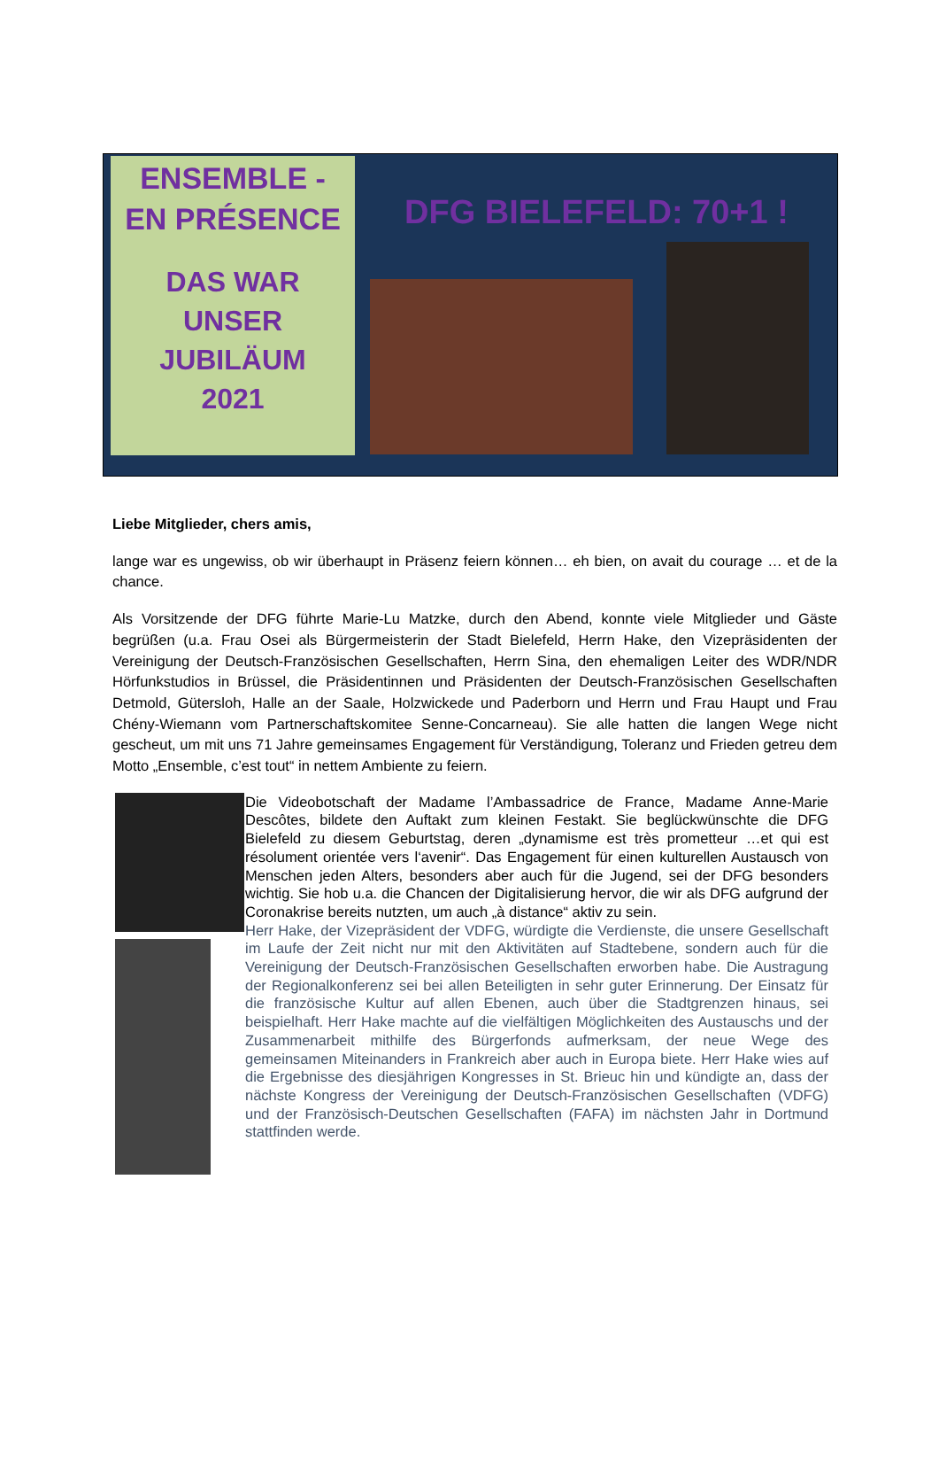ENSEMBLE -
EN PRÉSENCE
DAS WAR
UNSER
JUBILÄUM
2021
DFG BIELEFELD: 70+1 !
Liebe Mitglieder, chers amis,
lange war es ungewiss, ob wir überhaupt in Präsenz feiern können… eh bien, on avait du courage … et de la chance.
Als Vorsitzende der DFG führte Marie-Lu Matzke, durch den Abend, konnte viele Mitglieder und Gäste begrüßen (u.a. Frau Osei als Bürgermeisterin der Stadt Bielefeld, Herrn Hake, den Vizepräsidenten der Vereinigung der Deutsch-Französischen Gesellschaften, Herrn Sina, den ehemaligen Leiter des WDR/NDR Hörfunkstudios in Brüssel, die Präsidentinnen und Präsidenten der Deutsch-Französischen Gesellschaften Detmold, Gütersloh, Halle an der Saale, Holzwickede und Paderborn und Herrn und Frau Haupt und Frau Chény-Wiemann vom Partnerschaftskomitee Senne-Concarneau). Sie alle hatten die langen Wege nicht gescheut, um mit uns 71 Jahre gemeinsames Engagement für Verständigung, Toleranz und Frieden getreu dem Motto „Ensemble, c’est tout“ in nettem Ambiente zu feiern.
Die Videobotschaft der Madame l’Ambassadrice de France, Madame Anne-Marie Descôtes, bildete den Auftakt zum kleinen Festakt. Sie beglückwünschte die DFG Bielefeld zu diesem Geburtstag, deren „dynamisme est très prometteur …et qui est résolument orientée vers l‘avenir“. Das Engagement für einen kulturellen Austausch von Menschen jeden Alters, besonders aber auch für die Jugend, sei der DFG besonders wichtig. Sie hob u.a. die Chancen der Digitalisierung hervor, die wir als DFG aufgrund der Coronakrise bereits nutzten, um auch „à distance“ aktiv zu sein.
Herr Hake, der Vizepräsident der VDFG, würdigte die Verdienste, die unsere Gesellschaft im Laufe der Zeit nicht nur mit den Aktivitäten auf Stadtebene, sondern auch für die Vereinigung der Deutsch-Französischen Gesellschaften erworben habe. Die Austragung der Regionalkonferenz sei bei allen Beteiligten in sehr guter Erinnerung. Der Einsatz für die französische Kultur auf allen Ebenen, auch über die Stadtgrenzen hinaus, sei beispielhaft. Herr Hake machte auf die vielfältigen Möglichkeiten des Austauschs und der Zusammenarbeit mithilfe des Bürgerfonds aufmerksam, der neue Wege des gemeinsamen Miteinanders in Frankreich aber auch in Europa biete. Herr Hake wies auf die Ergebnisse des diesjährigen Kongresses in St. Brieuc hin und kündigte an, dass der nächste Kongress der Vereinigung der Deutsch-Französischen Gesellschaften (VDFG) und der Französisch-Deutschen Gesellschaften (FAFA) im nächsten Jahr in Dortmund stattfinden werde.